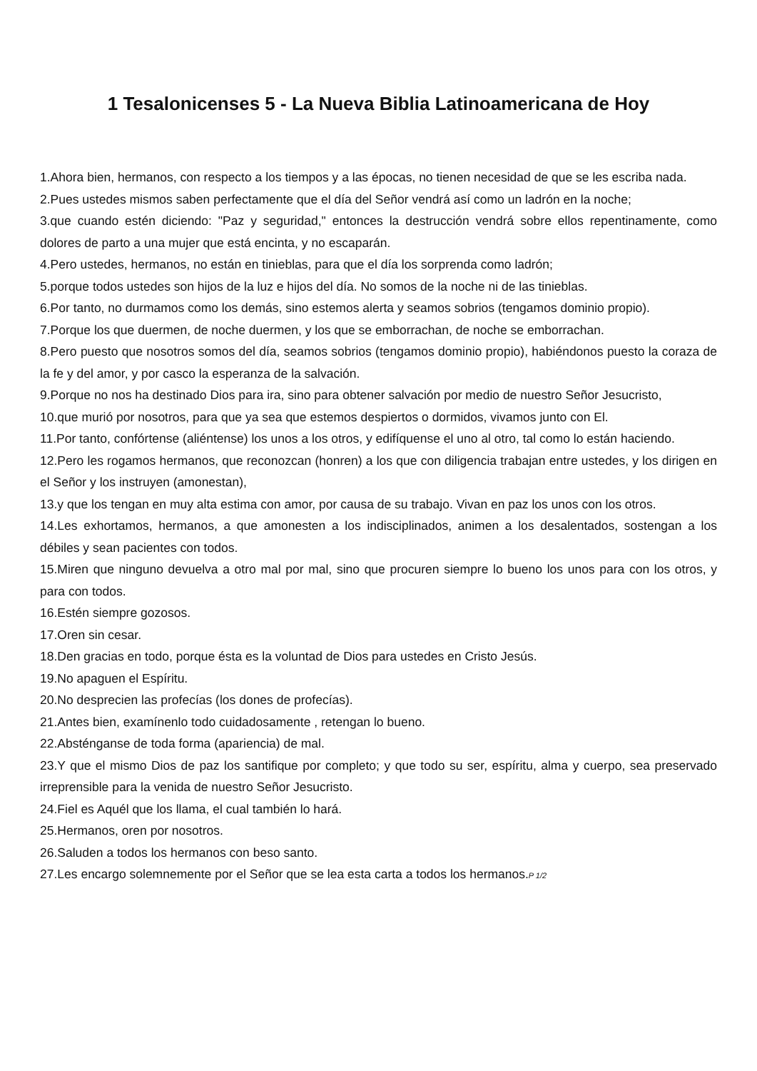1 Tesalonicenses 5 - La Nueva Biblia Latinoamericana de Hoy
1.Ahora bien, hermanos, con respecto a los tiempos y a las épocas, no tienen necesidad de que se les escriba nada.
2.Pues ustedes mismos saben perfectamente que el día del Señor vendrá así como un ladrón en la noche;
3.que cuando estén diciendo: "Paz y seguridad," entonces la destrucción vendrá sobre ellos repentinamente, como dolores de parto a una mujer que está encinta, y no escaparán.
4.Pero ustedes, hermanos, no están en tinieblas, para que el día los sorprenda como ladrón;
5.porque todos ustedes son hijos de la luz e hijos del día. No somos de la noche ni de las tinieblas.
6.Por tanto, no durmamos como los demás, sino estemos alerta y seamos sobrios (tengamos dominio propio).
7.Porque los que duermen, de noche duermen, y los que se emborrachan, de noche se emborrachan.
8.Pero puesto que nosotros somos del día, seamos sobrios (tengamos dominio propio), habiéndonos puesto la coraza de la fe y del amor, y por casco la esperanza de la salvación.
9.Porque no nos ha destinado Dios para ira, sino para obtener salvación por medio de nuestro Señor Jesucristo,
10.que murió por nosotros, para que ya sea que estemos despiertos o dormidos, vivamos junto con El.
11.Por tanto, confórtense (aliéntense) los unos a los otros, y edifíquense el uno al otro, tal como lo están haciendo.
12.Pero les rogamos hermanos, que reconozcan (honren) a los que con diligencia trabajan entre ustedes, y los dirigen en el Señor y los instruyen (amonestan),
13.y que los tengan en muy alta estima con amor, por causa de su trabajo. Vivan en paz los unos con los otros.
14.Les exhortamos, hermanos, a que amonesten a los indisciplinados, animen a los desalentados, sostengan a los débiles y sean pacientes con todos.
15.Miren que ninguno devuelva a otro mal por mal, sino que procuren siempre lo bueno los unos para con los otros, y para con todos.
16.Estén siempre gozosos.
17.Oren sin cesar.
18.Den gracias en todo, porque ésta es la voluntad de Dios para ustedes en Cristo Jesús.
19.No apaguen el Espíritu.
20.No desprecien las profecías (los dones de profecías).
21.Antes bien, examínenlo todo cuidadosamente , retengan lo bueno.
22.Absténganse de toda forma (apariencia) de mal.
23.Y que el mismo Dios de paz los santifique por completo; y que todo su ser, espíritu, alma y cuerpo, sea preservado irreprensible para la venida de nuestro Señor Jesucristo.
24.Fiel es Aquél que los llama, el cual también lo hará.
25.Hermanos, oren por nosotros.
26.Saluden a todos los hermanos con beso santo.
27.Les encargo solemnemente por el Señor que se lea esta carta a todos los hermanos.P 1/2